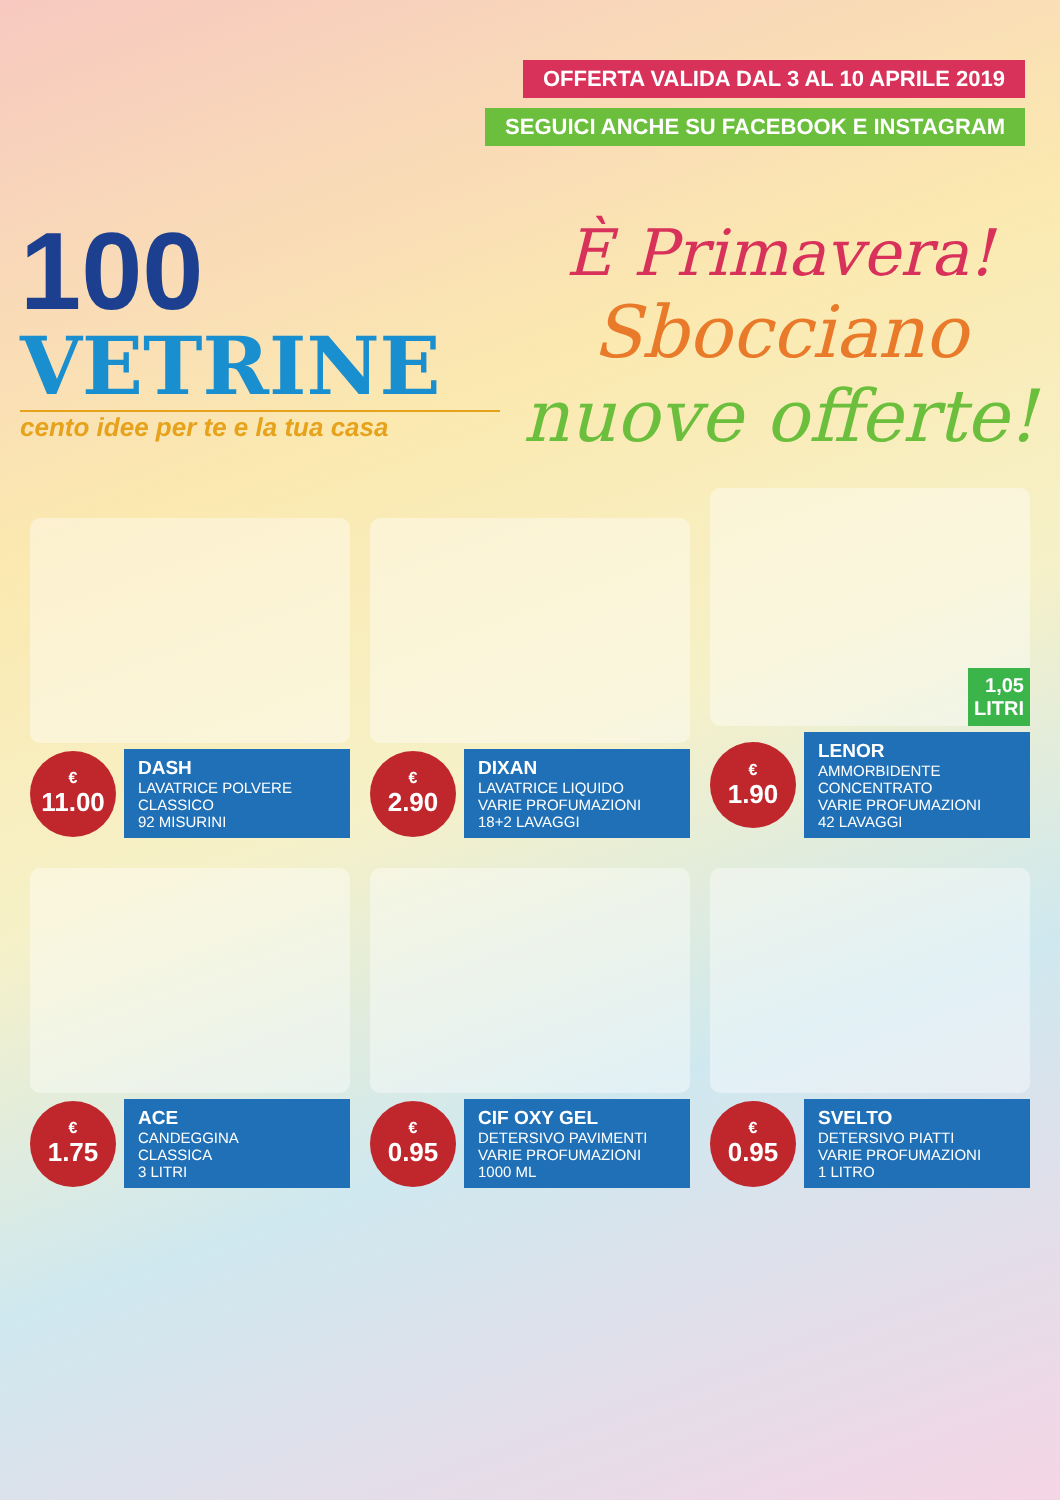OFFERTA VALIDA DAL 3 AL 10 APRILE 2019
SEGUICI ANCHE SU FACEBOOK E INSTAGRAM
100
VETRINE
cento idee per te e la tua casa
È Primavera!
Sbocciano
nuove offerte!
€
11.00
DASH
LAVATRICE POLVERE
CLASSICO
92 MISURINI
€
2.90
DIXAN
LAVATRICE LIQUIDO
VARIE PROFUMAZIONI
18+2 LAVAGGI
1,05
LITRI
€
1.90
LENOR
AMMORBIDENTE
CONCENTRATO
VARIE PROFUMAZIONI
42 LAVAGGI
€
1.75
ACE
CANDEGGINA
CLASSICA
3 LITRI
€
0.95
CIF OXY GEL
DETERSIVO PAVIMENTI
VARIE PROFUMAZIONI
1000 ML
€
0.95
SVELTO
DETERSIVO PIATTI
VARIE PROFUMAZIONI
1 LITRO